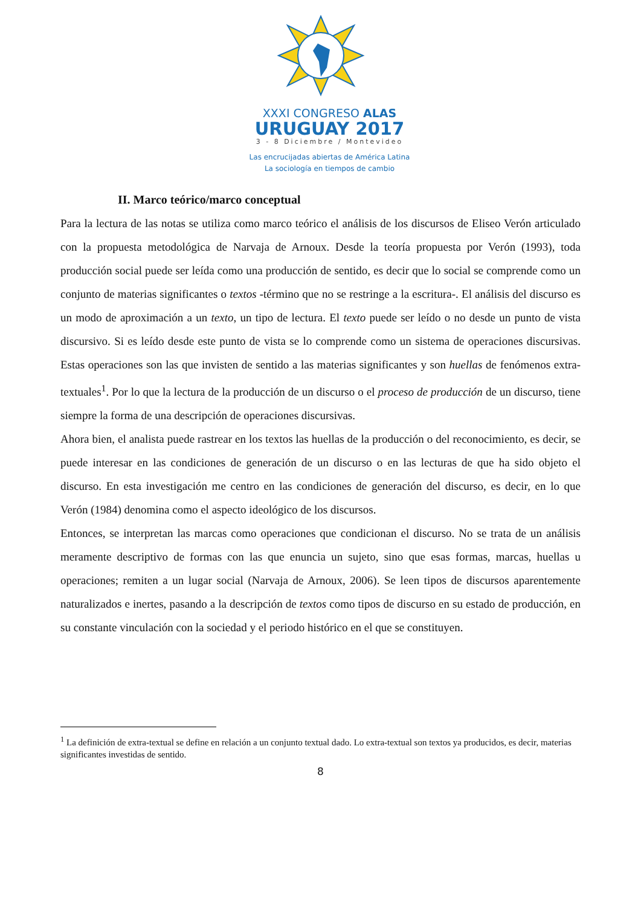XXXI CONGRESO ALAS
URUGUAY 2017
3 - 8 Diciembre / Montevideo
Las encrucijadas abiertas de América Latina
La sociología en tiempos de cambio
II. Marco teórico/marco conceptual
Para la lectura de las notas se utiliza como marco teórico el análisis de los discursos de Eliseo Verón articulado con la propuesta metodológica de Narvaja de Arnoux. Desde la teoría propuesta por Verón (1993), toda producción social puede ser leída como una producción de sentido, es decir que lo social se comprende como un conjunto de materias significantes o textos -término que no se restringe a la escritura-. El análisis del discurso es un modo de aproximación a un texto, un tipo de lectura. El texto puede ser leído o no desde un punto de vista discursivo. Si es leído desde este punto de vista se lo comprende como un sistema de operaciones discursivas. Estas operaciones son las que invisten de sentido a las materias significantes y son huellas de fenómenos extra-textuales<sup>1</sup>. Por lo que la lectura de la producción de un discurso o el proceso de producción de un discurso, tiene siempre la forma de una descripción de operaciones discursivas.
Ahora bien, el analista puede rastrear en los textos las huellas de la producción o del reconocimiento, es decir, se puede interesar en las condiciones de generación de un discurso o en las lecturas de que ha sido objeto el discurso. En esta investigación me centro en las condiciones de generación del discurso, es decir, en lo que Verón (1984) denomina como el aspecto ideológico de los discursos.
Entonces, se interpretan las marcas como operaciones que condicionan el discurso. No se trata de un análisis meramente descriptivo de formas con las que enuncia un sujeto, sino que esas formas, marcas, huellas u operaciones; remiten a un lugar social (Narvaja de Arnoux, 2006). Se leen tipos de discursos aparentemente naturalizados e inertes, pasando a la descripción de textos como tipos de discurso en su estado de producción, en su constante vinculación con la sociedad y el periodo histórico en el que se constituyen.
<sup>1</sup> La definición de extra-textual se define en relación a un conjunto textual dado. Lo extra-textual son textos ya producidos, es decir, materias significantes investidas de sentido.
8